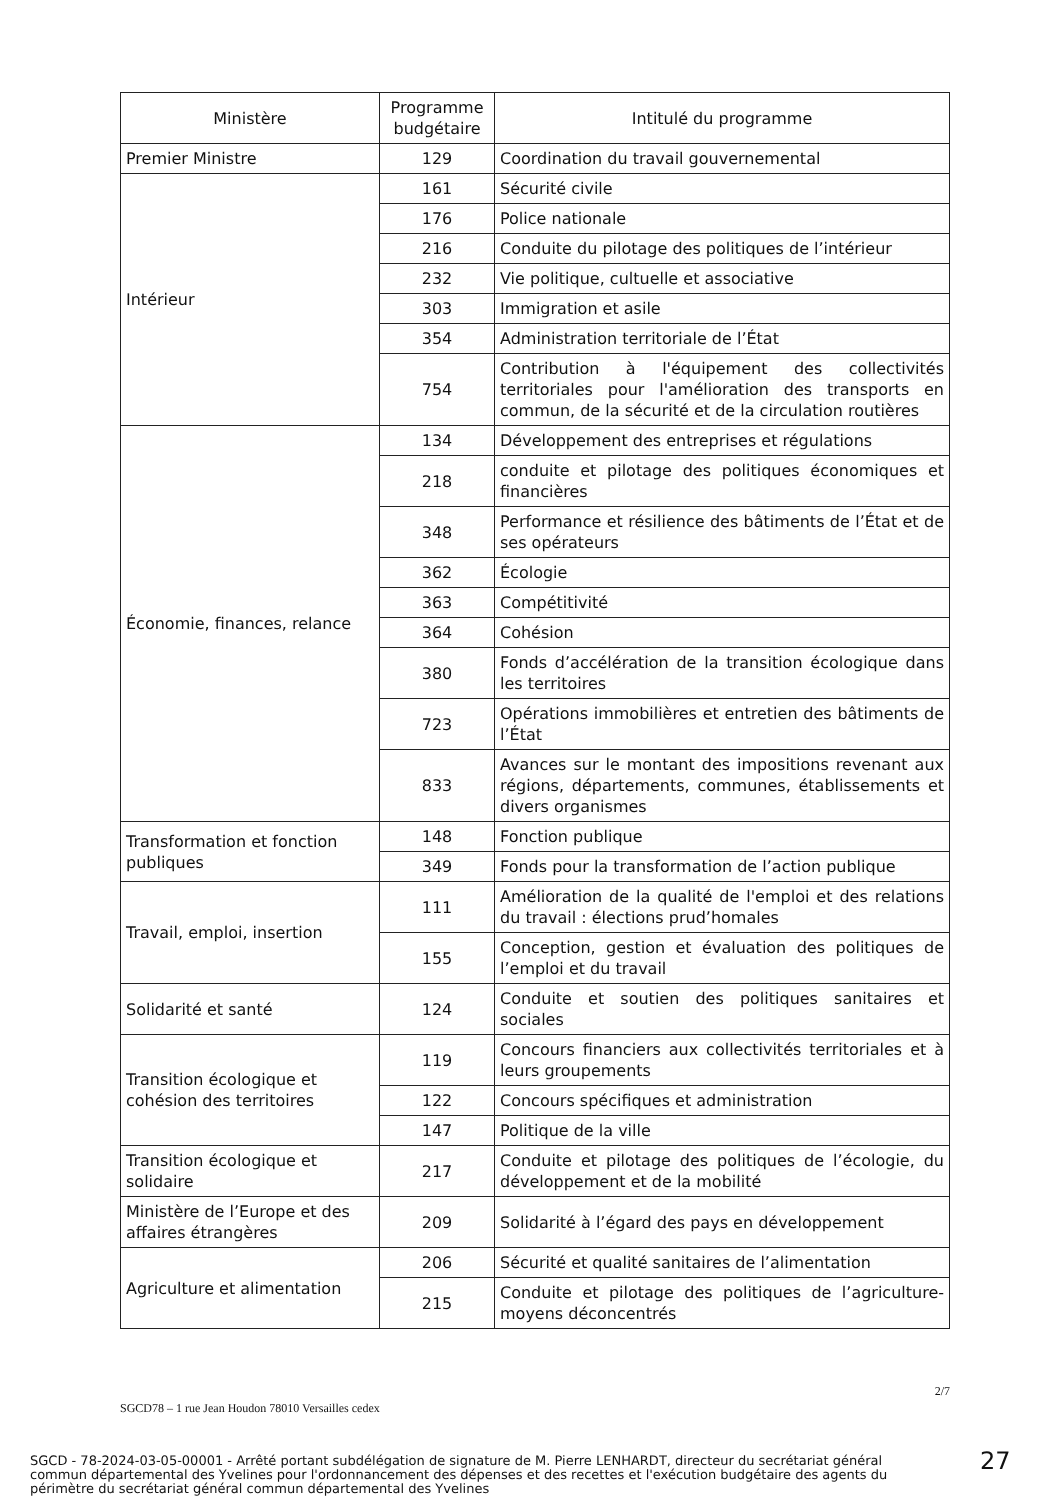| Ministère | Programme budgétaire | Intitulé du programme |
| --- | --- | --- |
| Premier Ministre | 129 | Coordination du travail gouvernemental |
| Intérieur | 161 | Sécurité civile |
| | 176 | Police nationale |
| | 216 | Conduite du pilotage des politiques de l’intérieur |
| | 232 | Vie politique, cultuelle et associative |
| | 303 | Immigration et asile |
| | 354 | Administration territoriale de l’État |
| | 754 | Contribution à l'équipement des collectivités territoriales pour l'amélioration des transports en commun, de la sécurité et de la circulation routières |
| Économie, finances, relance | 134 | Développement des entreprises et régulations |
| | 218 | conduite et pilotage des politiques économiques et financières |
| | 348 | Performance et résilience des bâtiments de l’État et de ses opérateurs |
| | 362 | Écologie |
| | 363 | Compétitivité |
| | 364 | Cohésion |
| | 380 | Fonds d’accélération de la transition écologique dans les territoires |
| | 723 | Opérations immobilières et entretien des bâtiments de l’État |
| | 833 | Avances sur le montant des impositions revenant aux régions, départements, communes, établissements et divers organismes |
| Transformation et fonction publiques | 148 | Fonction publique |
| | 349 | Fonds pour la transformation de l’action publique |
| Travail, emploi, insertion | 111 | Amélioration de la qualité de l'emploi et des relations du travail : élections prud’homales |
| | 155 | Conception, gestion et évaluation des politiques de l’emploi et du travail |
| Solidarité et santé | 124 | Conduite et soutien des politiques sanitaires et sociales |
| Transition écologique et cohésion des territoires | 119 | Concours financiers aux collectivités territoriales et à leurs groupements |
| | 122 | Concours spécifiques et administration |
| | 147 | Politique de la ville |
| Transition écologique et solidaire | 217 | Conduite et pilotage des politiques de l’écologie, du développement et de la mobilité |
| Ministère de l’Europe et des affaires étrangères | 209 | Solidarité à l’égard des pays en développement |
| Agriculture et alimentation | 206 | Sécurité et qualité sanitaires de l’alimentation |
| | 215 | Conduite et pilotage des politiques de l’agriculture-moyens déconcentrés |
2/7
SGCD78 – 1 rue Jean Houdon 78010 Versailles cedex
SGCD - 78-2024-03-05-00001 - Arrêté portant subdélégation de signature de M. Pierre LENHARDT, directeur du secrétariat général commun départemental des Yvelines pour l'ordonnancement des dépenses et des recettes et l'exécution budgétaire des agents du périmètre du secrétariat général commun départemental des Yvelines
27